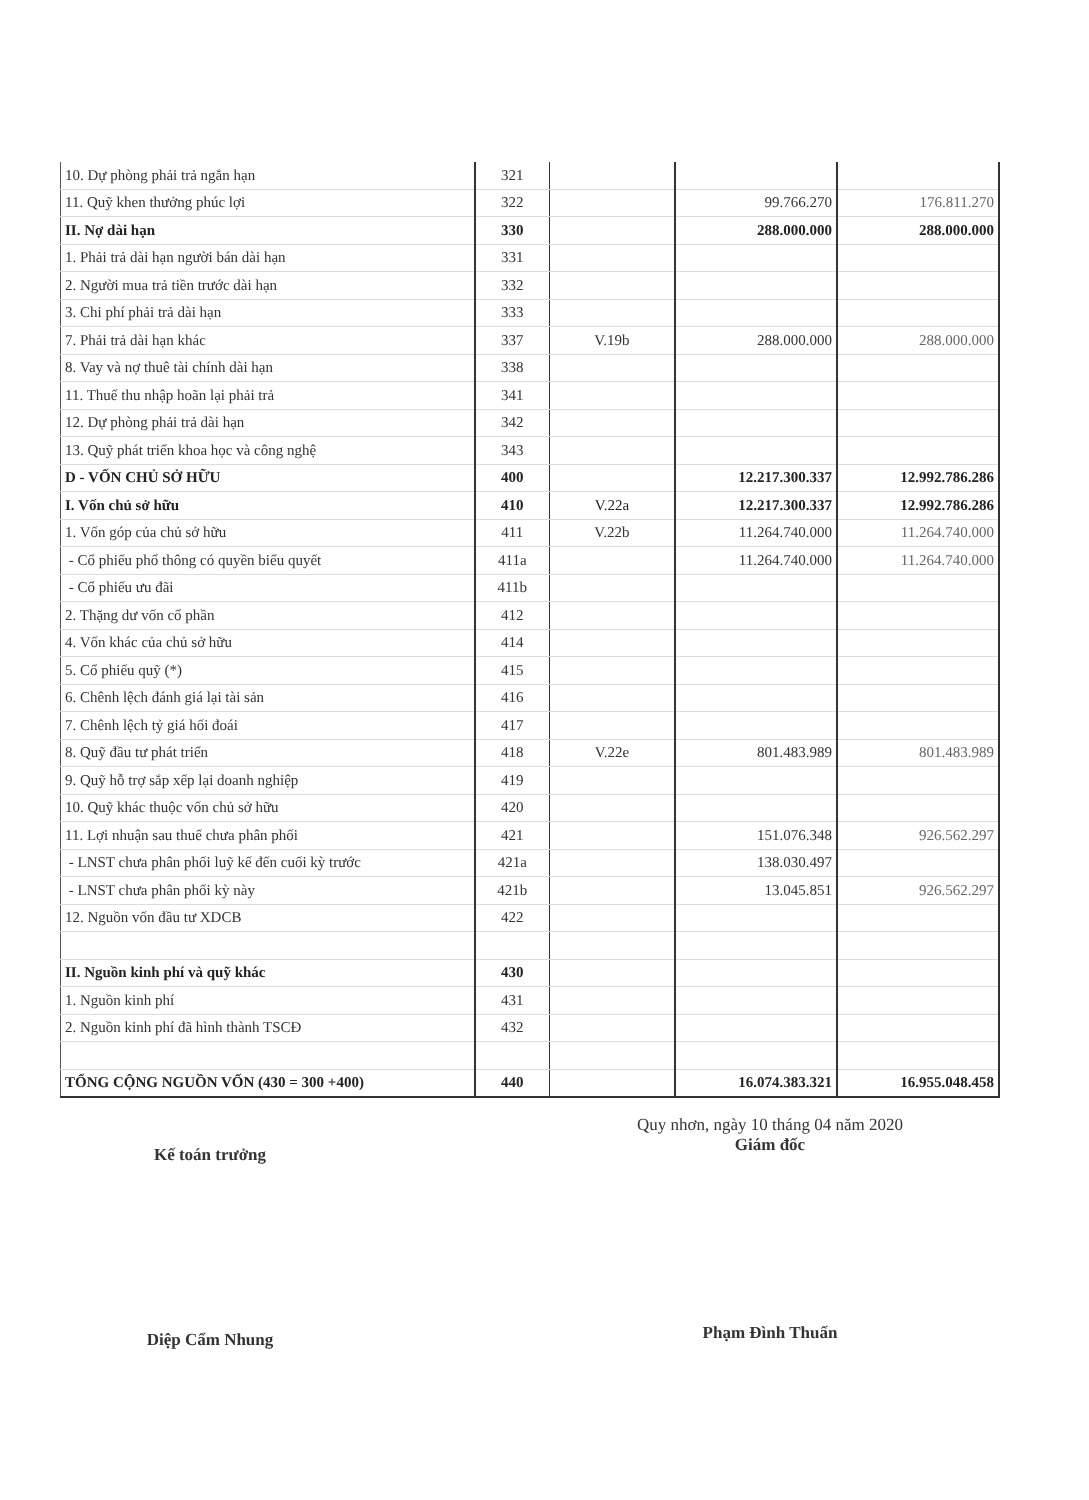| 10. Dự phòng phải trả ngắn hạn | 321 | | | |
| 11. Quỹ khen thưởng phúc lợi | 322 | | 99.766.270 | 176.811.270 |
| II. Nợ dài hạn | 330 | | 288.000.000 | 288.000.000 |
| 1. Phải trả dài hạn người bán dài hạn | 331 | | | |
| 2. Người mua trả tiền trước dài hạn | 332 | | | |
| 3. Chi phí phải trả dài hạn | 333 | | | |
| 7. Phải trả dài hạn khác | 337 | V.19b | 288.000.000 | 288.000.000 |
| 8. Vay và nợ thuê tài chính dài hạn | 338 | | | |
| 11. Thuế thu nhập hoãn lại phải trả | 341 | | | |
| 12. Dự phòng phải trả dài hạn | 342 | | | |
| 13. Quỹ phát triển khoa học và công nghệ | 343 | | | |
| D - VỐN CHỦ SỞ HỮU | 400 | | 12.217.300.337 | 12.992.786.286 |
| I. Vốn chủ sở hữu | 410 | V.22a | 12.217.300.337 | 12.992.786.286 |
| 1. Vốn góp của chủ sở hữu | 411 | V.22b | 11.264.740.000 | 11.264.740.000 |
| - Cổ phiếu phổ thông có quyền biểu quyết | 411a | | 11.264.740.000 | 11.264.740.000 |
| - Cổ phiếu ưu đãi | 411b | | | |
| 2. Thặng dư vốn cổ phần | 412 | | | |
| 4. Vốn khác của chủ sở hữu | 414 | | | |
| 5. Cổ phiếu quỹ (*) | 415 | | | |
| 6. Chênh lệch đánh giá lại tài sản | 416 | | | |
| 7. Chênh lệch tỷ giá hối đoái | 417 | | | |
| 8. Quỹ đầu tư phát triển | 418 | V.22e | 801.483.989 | 801.483.989 |
| 9. Quỹ hỗ trợ sắp xếp lại doanh nghiệp | 419 | | | |
| 10. Quỹ khác thuộc vốn chủ sở hữu | 420 | | | |
| 11. Lợi nhuận sau thuế chưa phân phối | 421 | | 151.076.348 | 926.562.297 |
| - LNST chưa phân phối luỹ kế đến cuối kỳ trước | 421a | | 138.030.497 | |
| - LNST chưa phân phối kỳ này | 421b | | 13.045.851 | 926.562.297 |
| 12. Nguồn vốn đầu tư XDCB | 422 | | | |
| II. Nguồn kinh phí và quỹ khác | 430 | | | |
| 1. Nguồn kinh phí | 431 | | | |
| 2. Nguồn kinh phí đã hình thành TSCĐ | 432 | | | |
| TỔNG CỘNG NGUỒN VỐN (430 = 300 +400) | 440 | | 16.074.383.321 | 16.955.048.458 |
Kế toán trưởng
Diệp Cẩm Nhung
Quy nhơn, ngày 10 tháng 04 năm 2020
Giám đốc
Phạm Đình Thuấn